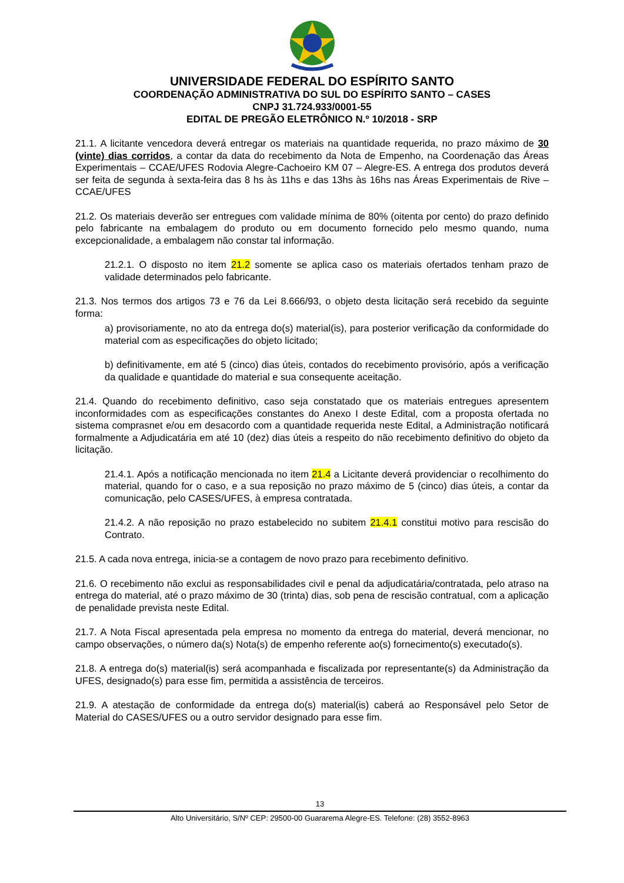UNIVERSIDADE FEDERAL DO ESPÍRITO SANTO
COORDENAÇÃO ADMINISTRATIVA DO SUL DO ESPÍRITO SANTO – CASES
CNPJ 31.724.933/0001-55
EDITAL DE PREGÃO ELETRÔNICO N.º 10/2018 - SRP
21.1. A licitante vencedora deverá entregar os materiais na quantidade requerida, no prazo máximo de 30 (vinte) dias corridos, a contar da data do recebimento da Nota de Empenho, na Coordenação das Áreas Experimentais – CCAE/UFES Rodovia Alegre-Cachoeiro KM 07 – Alegre-ES. A entrega dos produtos deverá ser feita de segunda à sexta-feira das 8 hs às 11hs e das 13hs às 16hs nas Áreas Experimentais de Rive – CCAE/UFES
21.2. Os materiais deverão ser entregues com validade mínima de 80% (oitenta por cento) do prazo definido pelo fabricante na embalagem do produto ou em documento fornecido pelo mesmo quando, numa excepcionalidade, a embalagem não constar tal informação.
21.2.1. O disposto no item 21.2 somente se aplica caso os materiais ofertados tenham prazo de validade determinados pelo fabricante.
21.3. Nos termos dos artigos 73 e 76 da Lei 8.666/93, o objeto desta licitação será recebido da seguinte forma:
a) provisoriamente, no ato da entrega do(s) material(is), para posterior verificação da conformidade do material com as especificações do objeto licitado;
b) definitivamente, em até 5 (cinco) dias úteis, contados do recebimento provisório, após a verificação da qualidade e quantidade do material e sua consequente aceitação.
21.4. Quando do recebimento definitivo, caso seja constatado que os materiais entregues apresentem inconformidades com as especificações constantes do Anexo I deste Edital, com a proposta ofertada no sistema comprasnet e/ou em desacordo com a quantidade requerida neste Edital, a Administração notificará formalmente a Adjudicatária em até 10 (dez) dias úteis a respeito do não recebimento definitivo do objeto da licitação.
21.4.1. Após a notificação mencionada no item 21.4 a Licitante deverá providenciar o recolhimento do material, quando for o caso, e a sua reposição no prazo máximo de 5 (cinco) dias úteis, a contar da comunicação, pelo CASES/UFES, à empresa contratada.
21.4.2. A não reposição no prazo estabelecido no subitem 21.4.1 constitui motivo para rescisão do Contrato.
21.5. A cada nova entrega, inicia-se a contagem de novo prazo para recebimento definitivo.
21.6. O recebimento não exclui as responsabilidades civil e penal da adjudicatária/contratada, pelo atraso na entrega do material, até o prazo máximo de 30 (trinta) dias, sob pena de rescisão contratual, com a aplicação de penalidade prevista neste Edital.
21.7. A Nota Fiscal apresentada pela empresa no momento da entrega do material, deverá mencionar, no campo observações, o número da(s) Nota(s) de empenho referente ao(s) fornecimento(s) executado(s).
21.8. A entrega do(s) material(is) será acompanhada e fiscalizada por representante(s) da Administração da UFES, designado(s) para esse fim, permitida a assistência de terceiros.
21.9. A atestação de conformidade da entrega do(s) material(is) caberá ao Responsável pelo Setor de Material do CASES/UFES ou a outro servidor designado para esse fim.
13
Alto Universitário, S/Nº CEP: 29500-00 Guararema Alegre-ES. Telefone: (28) 3552-8963